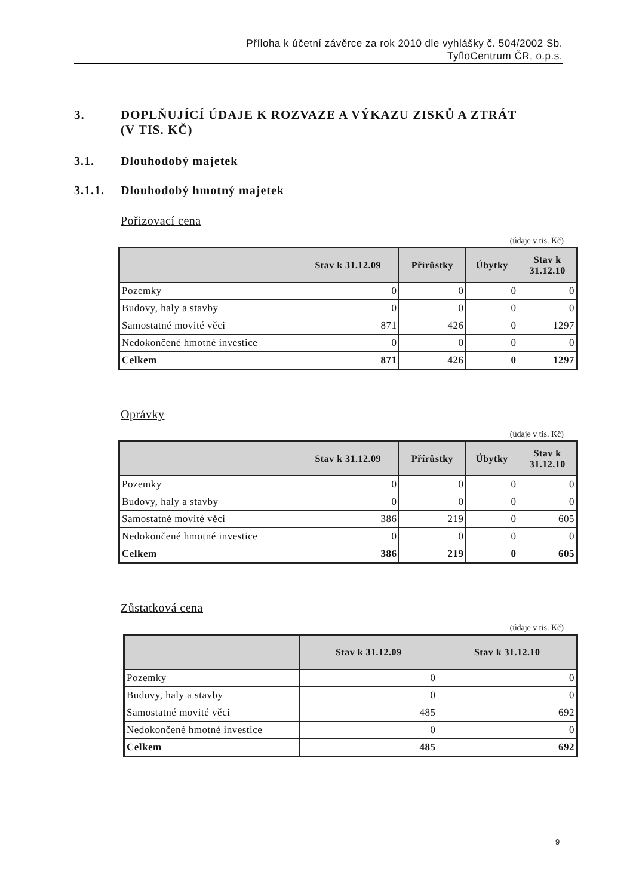Příloha k účetní závěrce za rok 2010 dle vyhlášky č. 504/2002 Sb.
TyfloCentrum ČR, o.p.s.
3. DOPLŇUJÍCÍ ÚDAJE K ROZVAZE A VÝKAZU ZISKŮ A ZTRÁT
(V TIS. KČ)
3.1. Dlouhodobý majetek
3.1.1. Dlouhodobý hmotný majetek
Pořizovací cena
(údaje v tis. Kč)
| | Stav k 31.12.09 | Přírůstky | Úbytky | Stav k 31.12.10 |
| --- | --- | --- | --- | --- |
| Pozemky | 0 | 0 | 0 | 0 |
| Budovy, haly a stavby | 0 | 0 | 0 | 0 |
| Samostatné movité věci | 871 | 426 | 0 | 1297 |
| Nedokončené hmotné investice | 0 | 0 | 0 | 0 |
| Celkem | 871 | 426 | 0 | 1297 |
Oprávky
(údaje v tis. Kč)
| | Stav k 31.12.09 | Přírůstky | Úbytky | Stav k 31.12.10 |
| --- | --- | --- | --- | --- |
| Pozemky | 0 | 0 | 0 | 0 |
| Budovy, haly a stavby | 0 | 0 | 0 | 0 |
| Samostatné movité věci | 386 | 219 | 0 | 605 |
| Nedokončené hmotné investice | 0 | 0 | 0 | 0 |
| Celkem | 386 | 219 | 0 | 605 |
Zůstatková cena
(údaje v tis. Kč)
| | Stav k 31.12.09 | Stav k 31.12.10 |
| --- | --- | --- |
| Pozemky | 0 | 0 |
| Budovy, haly a stavby | 0 | 0 |
| Samostatné movité věci | 485 | 692 |
| Nedokončené hmotné investice | 0 | 0 |
| Celkem | 485 | 692 |
9